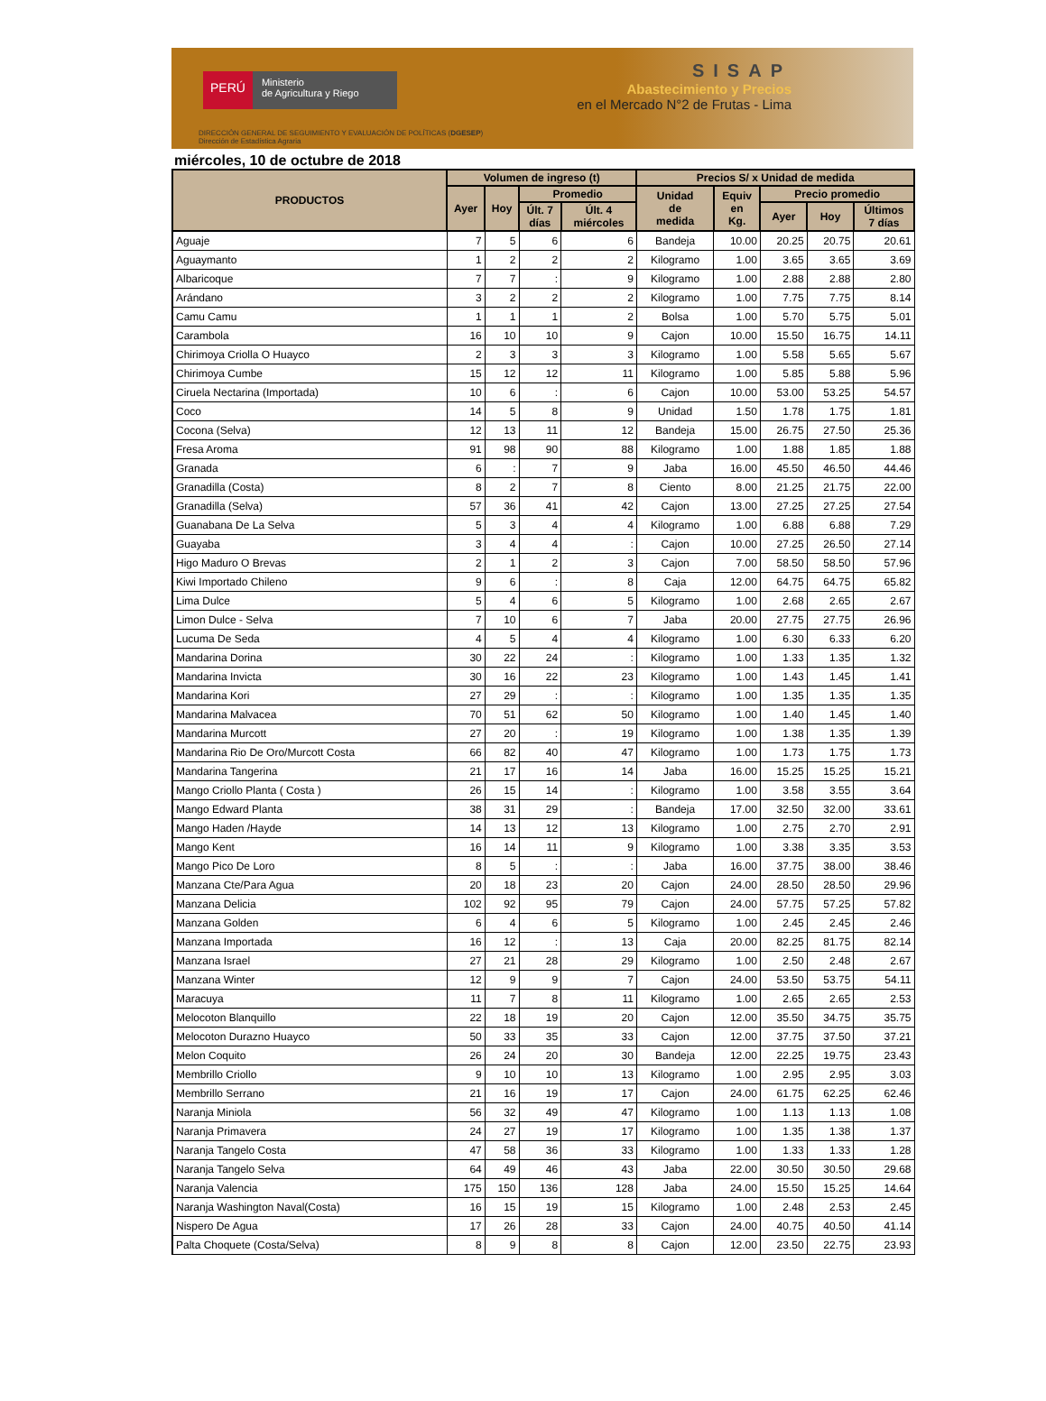PERÚ
Ministerio
de Agricultura y Riego
SISAP
Abastecimiento y Precios
en el Mercado N°2 de Frutas - Lima
DIRECCIÓN GENERAL DE SEGUIMIENTO Y EVALUACIÓN DE POLÍTICAS (DGESEP)
Dirección de Estadística Agraria
miércoles, 10 de octubre de 2018
| PRODUCTOS | Volumen de ingreso (t) | | | | Precios S/ x Unidad de medida | | | | |
| --- | --- | --- | --- | --- | --- | --- | --- | --- | --- |
| | Ayer | Hoy | Promedio | | Unidad de medida | Equiv en Kg. | Precio promedio | | |
| | | | Últ. 7 días | Últ. 4 miércoles | | | Ayer | Hoy | Últimos 7 días |
| Aguaje | 7 | 5 | 6 | 6 | Bandeja | 10.00 | 20.25 | 20.75 | 20.61 |
| Aguaymanto | 1 | 2 | 2 | 2 | Kilogramo | 1.00 | 3.65 | 3.65 | 3.69 |
| Albaricoque | 7 | 7 | : | 9 | Kilogramo | 1.00 | 2.88 | 2.88 | 2.80 |
| Arándano | 3 | 2 | 2 | 2 | Kilogramo | 1.00 | 7.75 | 7.75 | 8.14 |
| Camu Camu | 1 | 1 | 1 | 2 | Bolsa | 1.00 | 5.70 | 5.75 | 5.01 |
| Carambola | 16 | 10 | 10 | 9 | Cajon | 10.00 | 15.50 | 16.75 | 14.11 |
| Chirimoya Criolla O Huayco | 2 | 3 | 3 | 3 | Kilogramo | 1.00 | 5.58 | 5.65 | 5.67 |
| Chirimoya Cumbe | 15 | 12 | 12 | 11 | Kilogramo | 1.00 | 5.85 | 5.88 | 5.96 |
| Ciruela Nectarina (Importada) | 10 | 6 | : | 6 | Cajon | 10.00 | 53.00 | 53.25 | 54.57 |
| Coco | 14 | 5 | 8 | 9 | Unidad | 1.50 | 1.78 | 1.75 | 1.81 |
| Cocona (Selva) | 12 | 13 | 11 | 12 | Bandeja | 15.00 | 26.75 | 27.50 | 25.36 |
| Fresa Aroma | 91 | 98 | 90 | 88 | Kilogramo | 1.00 | 1.88 | 1.85 | 1.88 |
| Granada | 6 | : | 7 | 9 | Jaba | 16.00 | 45.50 | 46.50 | 44.46 |
| Granadilla (Costa) | 8 | 2 | 7 | 8 | Ciento | 8.00 | 21.25 | 21.75 | 22.00 |
| Granadilla (Selva) | 57 | 36 | 41 | 42 | Cajon | 13.00 | 27.25 | 27.25 | 27.54 |
| Guanabana De La Selva | 5 | 3 | 4 | 4 | Kilogramo | 1.00 | 6.88 | 6.88 | 7.29 |
| Guayaba | 3 | 4 | 4 | : | Cajon | 10.00 | 27.25 | 26.50 | 27.14 |
| Higo Maduro O Brevas | 2 | 1 | 2 | 3 | Cajon | 7.00 | 58.50 | 58.50 | 57.96 |
| Kiwi Importado Chileno | 9 | 6 | : | 8 | Caja | 12.00 | 64.75 | 64.75 | 65.82 |
| Lima Dulce | 5 | 4 | 6 | 5 | Kilogramo | 1.00 | 2.68 | 2.65 | 2.67 |
| Limon Dulce - Selva | 7 | 10 | 6 | 7 | Jaba | 20.00 | 27.75 | 27.75 | 26.96 |
| Lucuma De Seda | 4 | 5 | 4 | 4 | Kilogramo | 1.00 | 6.30 | 6.33 | 6.20 |
| Mandarina Dorina | 30 | 22 | 24 | : | Kilogramo | 1.00 | 1.33 | 1.35 | 1.32 |
| Mandarina Invicta | 30 | 16 | 22 | 23 | Kilogramo | 1.00 | 1.43 | 1.45 | 1.41 |
| Mandarina Kori | 27 | 29 | : | : | Kilogramo | 1.00 | 1.35 | 1.35 | 1.35 |
| Mandarina Malvacea | 70 | 51 | 62 | 50 | Kilogramo | 1.00 | 1.40 | 1.45 | 1.40 |
| Mandarina Murcott | 27 | 20 | : | 19 | Kilogramo | 1.00 | 1.38 | 1.35 | 1.39 |
| Mandarina Rio De Oro/Murcott Costa | 66 | 82 | 40 | 47 | Kilogramo | 1.00 | 1.73 | 1.75 | 1.73 |
| Mandarina Tangerina | 21 | 17 | 16 | 14 | Jaba | 16.00 | 15.25 | 15.25 | 15.21 |
| Mango Criollo Planta ( Costa ) | 26 | 15 | 14 | : | Kilogramo | 1.00 | 3.58 | 3.55 | 3.64 |
| Mango Edward Planta | 38 | 31 | 29 | : | Bandeja | 17.00 | 32.50 | 32.00 | 33.61 |
| Mango Haden /Hayde | 14 | 13 | 12 | 13 | Kilogramo | 1.00 | 2.75 | 2.70 | 2.91 |
| Mango Kent | 16 | 14 | 11 | 9 | Kilogramo | 1.00 | 3.38 | 3.35 | 3.53 |
| Mango Pico De Loro | 8 | 5 | : | : | Jaba | 16.00 | 37.75 | 38.00 | 38.46 |
| Manzana Cte/Para Agua | 20 | 18 | 23 | 20 | Cajon | 24.00 | 28.50 | 28.50 | 29.96 |
| Manzana Delicia | 102 | 92 | 95 | 79 | Cajon | 24.00 | 57.75 | 57.25 | 57.82 |
| Manzana Golden | 6 | 4 | 6 | 5 | Kilogramo | 1.00 | 2.45 | 2.45 | 2.46 |
| Manzana Importada | 16 | 12 | : | 13 | Caja | 20.00 | 82.25 | 81.75 | 82.14 |
| Manzana Israel | 27 | 21 | 28 | 29 | Kilogramo | 1.00 | 2.50 | 2.48 | 2.67 |
| Manzana Winter | 12 | 9 | 9 | 7 | Cajon | 24.00 | 53.50 | 53.75 | 54.11 |
| Maracuya | 11 | 7 | 8 | 11 | Kilogramo | 1.00 | 2.65 | 2.65 | 2.53 |
| Melocoton Blanquillo | 22 | 18 | 19 | 20 | Cajon | 12.00 | 35.50 | 34.75 | 35.75 |
| Melocoton Durazno Huayco | 50 | 33 | 35 | 33 | Cajon | 12.00 | 37.75 | 37.50 | 37.21 |
| Melon Coquito | 26 | 24 | 20 | 30 | Bandeja | 12.00 | 22.25 | 19.75 | 23.43 |
| Membrillo Criollo | 9 | 10 | 10 | 13 | Kilogramo | 1.00 | 2.95 | 2.95 | 3.03 |
| Membrillo Serrano | 21 | 16 | 19 | 17 | Cajon | 24.00 | 61.75 | 62.25 | 62.46 |
| Naranja Miniola | 56 | 32 | 49 | 47 | Kilogramo | 1.00 | 1.13 | 1.13 | 1.08 |
| Naranja Primavera | 24 | 27 | 19 | 17 | Kilogramo | 1.00 | 1.35 | 1.38 | 1.37 |
| Naranja Tangelo Costa | 47 | 58 | 36 | 33 | Kilogramo | 1.00 | 1.33 | 1.33 | 1.28 |
| Naranja Tangelo Selva | 64 | 49 | 46 | 43 | Jaba | 22.00 | 30.50 | 30.50 | 29.68 |
| Naranja Valencia | 175 | 150 | 136 | 128 | Jaba | 24.00 | 15.50 | 15.25 | 14.64 |
| Naranja Washington Naval(Costa) | 16 | 15 | 19 | 15 | Kilogramo | 1.00 | 2.48 | 2.53 | 2.45 |
| Nispero De Agua | 17 | 26 | 28 | 33 | Cajon | 24.00 | 40.75 | 40.50 | 41.14 |
| Palta Choquete (Costa/Selva) | 8 | 9 | 8 | 8 | Cajon | 12.00 | 23.50 | 22.75 | 23.93 |